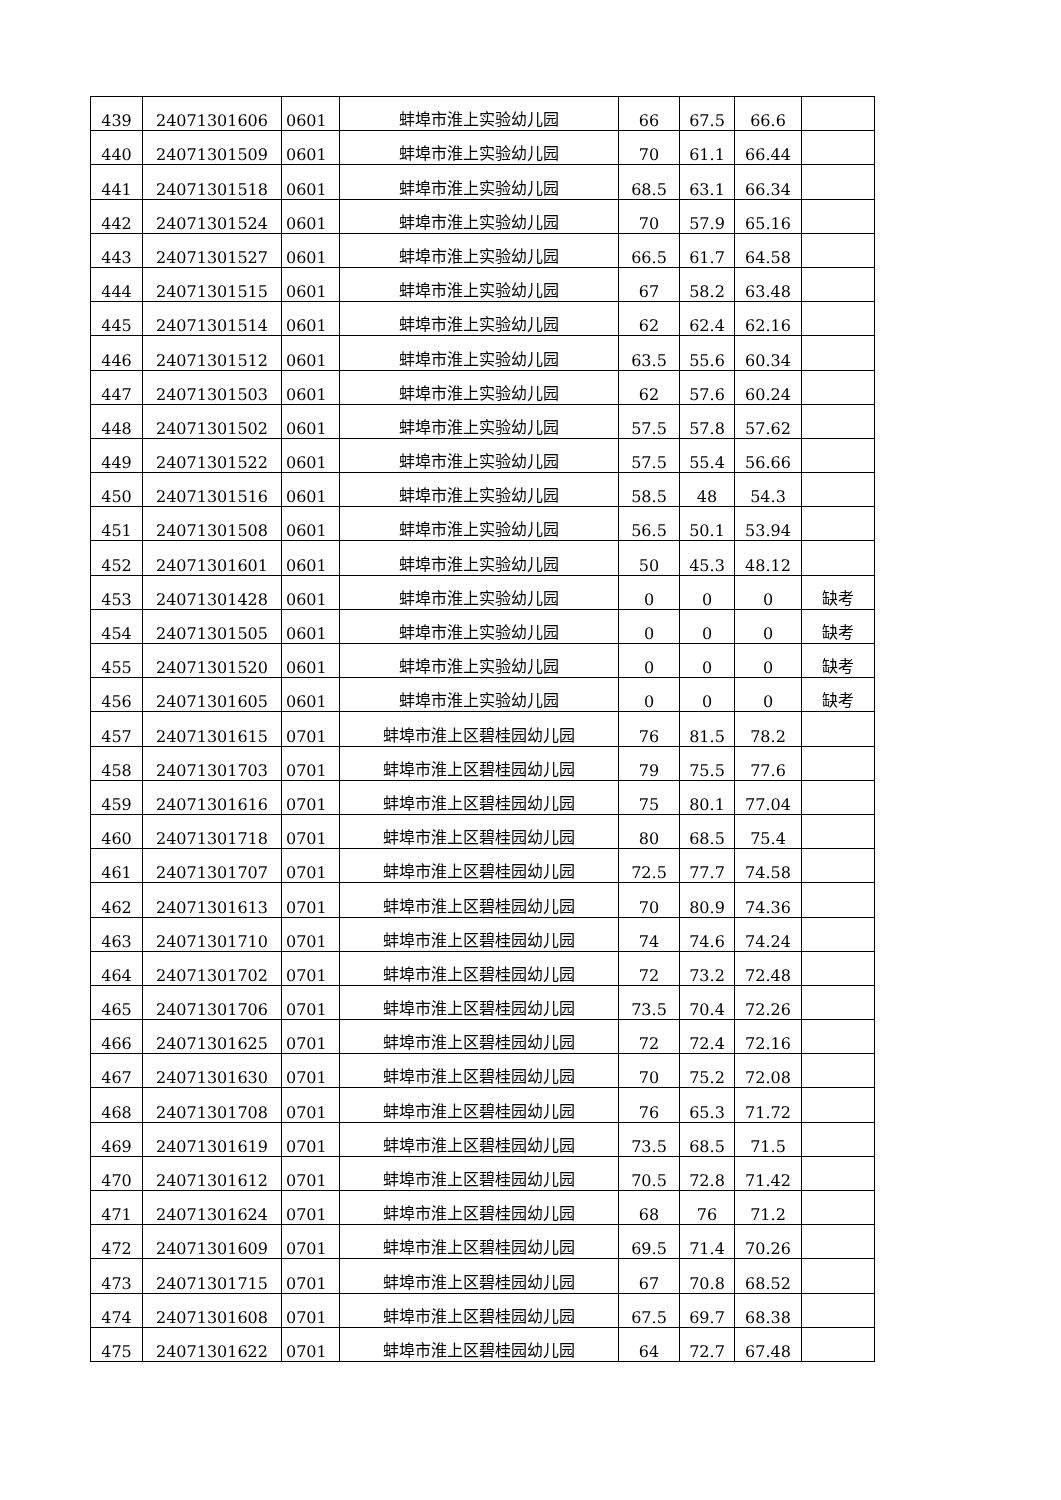| 439 | 24071301606 | 0601 | 蚌埠市淮上实验幼儿园 | 66 | 67.5 | 66.6 | |
| 440 | 24071301509 | 0601 | 蚌埠市淮上实验幼儿园 | 70 | 61.1 | 66.44 | |
| 441 | 24071301518 | 0601 | 蚌埠市淮上实验幼儿园 | 68.5 | 63.1 | 66.34 | |
| 442 | 24071301524 | 0601 | 蚌埠市淮上实验幼儿园 | 70 | 57.9 | 65.16 | |
| 443 | 24071301527 | 0601 | 蚌埠市淮上实验幼儿园 | 66.5 | 61.7 | 64.58 | |
| 444 | 24071301515 | 0601 | 蚌埠市淮上实验幼儿园 | 67 | 58.2 | 63.48 | |
| 445 | 24071301514 | 0601 | 蚌埠市淮上实验幼儿园 | 62 | 62.4 | 62.16 | |
| 446 | 24071301512 | 0601 | 蚌埠市淮上实验幼儿园 | 63.5 | 55.6 | 60.34 | |
| 447 | 24071301503 | 0601 | 蚌埠市淮上实验幼儿园 | 62 | 57.6 | 60.24 | |
| 448 | 24071301502 | 0601 | 蚌埠市淮上实验幼儿园 | 57.5 | 57.8 | 57.62 | |
| 449 | 24071301522 | 0601 | 蚌埠市淮上实验幼儿园 | 57.5 | 55.4 | 56.66 | |
| 450 | 24071301516 | 0601 | 蚌埠市淮上实验幼儿园 | 58.5 | 48 | 54.3 | |
| 451 | 24071301508 | 0601 | 蚌埠市淮上实验幼儿园 | 56.5 | 50.1 | 53.94 | |
| 452 | 24071301601 | 0601 | 蚌埠市淮上实验幼儿园 | 50 | 45.3 | 48.12 | |
| 453 | 24071301428 | 0601 | 蚌埠市淮上实验幼儿园 | 0 | 0 | 0 | 缺考 |
| 454 | 24071301505 | 0601 | 蚌埠市淮上实验幼儿园 | 0 | 0 | 0 | 缺考 |
| 455 | 24071301520 | 0601 | 蚌埠市淮上实验幼儿园 | 0 | 0 | 0 | 缺考 |
| 456 | 24071301605 | 0601 | 蚌埠市淮上实验幼儿园 | 0 | 0 | 0 | 缺考 |
| 457 | 24071301615 | 0701 | 蚌埠市淮上区碧桂园幼儿园 | 76 | 81.5 | 78.2 | |
| 458 | 24071301703 | 0701 | 蚌埠市淮上区碧桂园幼儿园 | 79 | 75.5 | 77.6 | |
| 459 | 24071301616 | 0701 | 蚌埠市淮上区碧桂园幼儿园 | 75 | 80.1 | 77.04 | |
| 460 | 24071301718 | 0701 | 蚌埠市淮上区碧桂园幼儿园 | 80 | 68.5 | 75.4 | |
| 461 | 24071301707 | 0701 | 蚌埠市淮上区碧桂园幼儿园 | 72.5 | 77.7 | 74.58 | |
| 462 | 24071301613 | 0701 | 蚌埠市淮上区碧桂园幼儿园 | 70 | 80.9 | 74.36 | |
| 463 | 24071301710 | 0701 | 蚌埠市淮上区碧桂园幼儿园 | 74 | 74.6 | 74.24 | |
| 464 | 24071301702 | 0701 | 蚌埠市淮上区碧桂园幼儿园 | 72 | 73.2 | 72.48 | |
| 465 | 24071301706 | 0701 | 蚌埠市淮上区碧桂园幼儿园 | 73.5 | 70.4 | 72.26 | |
| 466 | 24071301625 | 0701 | 蚌埠市淮上区碧桂园幼儿园 | 72 | 72.4 | 72.16 | |
| 467 | 24071301630 | 0701 | 蚌埠市淮上区碧桂园幼儿园 | 70 | 75.2 | 72.08 | |
| 468 | 24071301708 | 0701 | 蚌埠市淮上区碧桂园幼儿园 | 76 | 65.3 | 71.72 | |
| 469 | 24071301619 | 0701 | 蚌埠市淮上区碧桂园幼儿园 | 73.5 | 68.5 | 71.5 | |
| 470 | 24071301612 | 0701 | 蚌埠市淮上区碧桂园幼儿园 | 70.5 | 72.8 | 71.42 | |
| 471 | 24071301624 | 0701 | 蚌埠市淮上区碧桂园幼儿园 | 68 | 76 | 71.2 | |
| 472 | 24071301609 | 0701 | 蚌埠市淮上区碧桂园幼儿园 | 69.5 | 71.4 | 70.26 | |
| 473 | 24071301715 | 0701 | 蚌埠市淮上区碧桂园幼儿园 | 67 | 70.8 | 68.52 | |
| 474 | 24071301608 | 0701 | 蚌埠市淮上区碧桂园幼儿园 | 67.5 | 69.7 | 68.38 | |
| 475 | 24071301622 | 0701 | 蚌埠市淮上区碧桂园幼儿园 | 64 | 72.7 | 67.48 | |